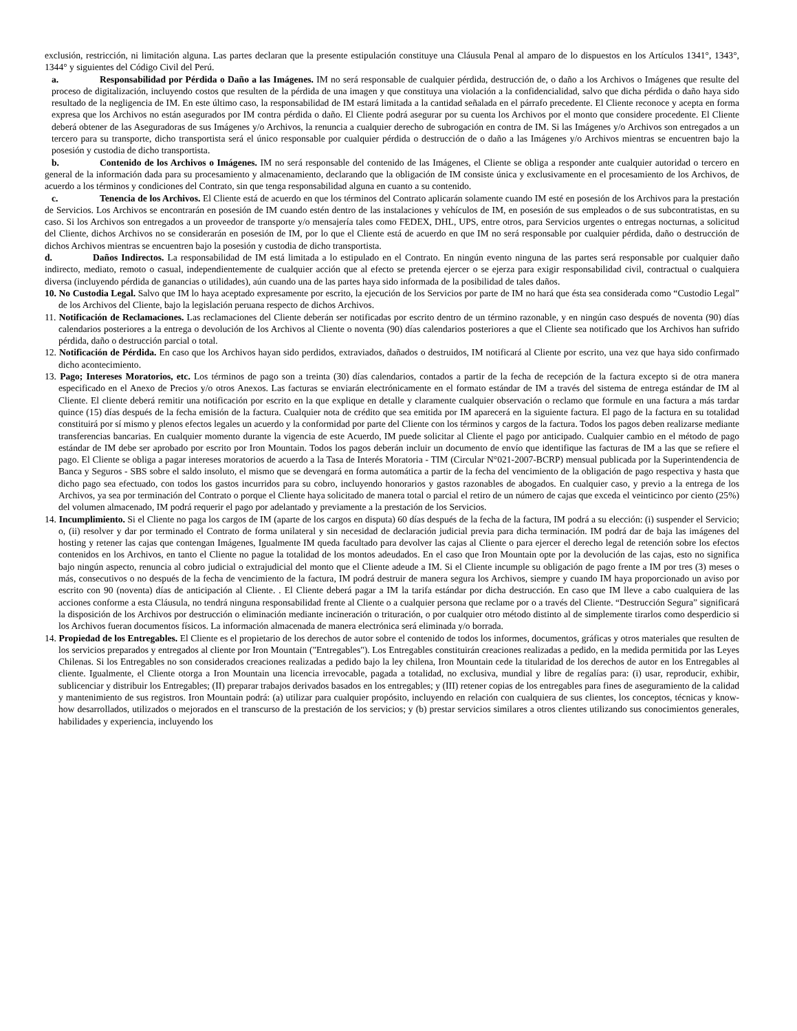exclusión, restricción, ni limitación alguna. Las partes declaran que la presente estipulación constituye una Cláusula Penal al amparo de lo dispuestos en los Artículos 1341°, 1343°, 1344° y siguientes del Código Civil del Perú.
a. Responsabilidad por Pérdida o Daño a las Imágenes. IM no será responsable de cualquier pérdida, destrucción de, o daño a los Archivos o Imágenes que resulte del proceso de digitalización, incluyendo costos que resulten de la pérdida de una imagen y que constituya una violación a la confidencialidad, salvo que dicha pérdida o daño haya sido resultado de la negligencia de IM. En este último caso, la responsabilidad de IM estará limitada a la cantidad señalada en el párrafo precedente. El Cliente reconoce y acepta en forma expresa que los Archivos no están asegurados por IM contra pérdida o daño. El Cliente podrá asegurar por su cuenta los Archivos por el monto que considere procedente. El Cliente deberá obtener de las Aseguradoras de sus Imágenes y/o Archivos, la renuncia a cualquier derecho de subrogación en contra de IM. Si las Imágenes y/o Archivos son entregados a un tercero para su transporte, dicho transportista será el único responsable por cualquier pérdida o destrucción de o daño a las Imágenes y/o Archivos mientras se encuentren bajo la posesión y custodia de dicho transportista.
b. Contenido de los Archivos o Imágenes. IM no será responsable del contenido de las Imágenes, el Cliente se obliga a responder ante cualquier autoridad o tercero en general de la información dada para su procesamiento y almacenamiento, declarando que la obligación de IM consiste única y exclusivamente en el procesamiento de los Archivos, de acuerdo a los términos y condiciones del Contrato, sin que tenga responsabilidad alguna en cuanto a su contenido.
c. Tenencia de los Archivos. El Cliente está de acuerdo en que los términos del Contrato aplicarán solamente cuando IM esté en posesión de los Archivos para la prestación de Servicios. Los Archivos se encontrarán en posesión de IM cuando estén dentro de las instalaciones y vehículos de IM, en posesión de sus empleados o de sus subcontratistas, en su caso. Si los Archivos son entregados a un proveedor de transporte y/o mensajería tales como FEDEX, DHL, UPS, entre otros, para Servicios urgentes o entregas nocturnas, a solicitud del Cliente, dichos Archivos no se considerarán en posesión de IM, por lo que el Cliente está de acuerdo en que IM no será responsable por cualquier pérdida, daño o destrucción de dichos Archivos mientras se encuentren bajo la posesión y custodia de dicho transportista.
d. Daños Indirectos. La responsabilidad de IM está limitada a lo estipulado en el Contrato. En ningún evento ninguna de las partes será responsable por cualquier daño indirecto, mediato, remoto o casual, independientemente de cualquier acción que al efecto se pretenda ejercer o se ejerza para exigir responsabilidad civil, contractual o cualquiera diversa (incluyendo pérdida de ganancias o utilidades), aún cuando una de las partes haya sido informada de la posibilidad de tales daños.
10. No Custodia Legal. Salvo que IM lo haya aceptado expresamente por escrito, la ejecución de los Servicios por parte de IM no hará que ésta sea considerada como “Custodio Legal” de los Archivos del Cliente, bajo la legislación peruana respecto de dichos Archivos.
11. Notificación de Reclamaciones. Las reclamaciones del Cliente deberán ser notificadas por escrito dentro de un término razonable, y en ningún caso después de noventa (90) días calendarios posteriores a la entrega o devolución de los Archivos al Cliente o noventa (90) días calendarios posteriores a que el Cliente sea notificado que los Archivos han sufrido pérdida, daño o destrucción parcial o total.
12. Notificación de Pérdida. En caso que los Archivos hayan sido perdidos, extraviados, dañados o destruidos, IM notificará al Cliente por escrito, una vez que haya sido confirmado dicho acontecimiento.
13. Pago; Intereses Moratorios, etc. Los términos de pago son a treinta (30) días calendarios, contados a partir de la fecha de recepción de la factura excepto si de otra manera especificado en el Anexo de Precios y/o otros Anexos. Las facturas se enviarán electrónicamente en el formato estándar de IM a través del sistema de entrega estándar de IM al Cliente. El cliente deberá remitir una notificación por escrito en la que explique en detalle y claramente cualquier observación o reclamo que formule en una factura a más tardar quince (15) días después de la fecha emisión de la factura. Cualquier nota de crédito que sea emitida por IM aparecerá en la siguiente factura. El pago de la factura en su totalidad constituirá por sí mismo y plenos efectos legales un acuerdo y la conformidad por parte del Cliente con los términos y cargos de la factura. Todos los pagos deben realizarse mediante transferencias bancarias. En cualquier momento durante la vigencia de este Acuerdo, IM puede solicitar al Cliente el pago por anticipado. Cualquier cambio en el método de pago estándar de IM debe ser aprobado por escrito por Iron Mountain. Todos los pagos deberán incluir un documento de envío que identifique las facturas de IM a las que se refiere el pago. El Cliente se obliga a pagar intereses moratorios de acuerdo a la Tasa de Interés Moratoria - TIM (Circular N°021-2007-BCRP) mensual publicada por la Superintendencia de Banca y Seguros - SBS sobre el saldo insoluto, el mismo que se devengará en forma automática a partir de la fecha del vencimiento de la obligación de pago respectiva y hasta que dicho pago sea efectuado, con todos los gastos incurridos para su cobro, incluyendo honorarios y gastos razonables de abogados. En cualquier caso, y previo a la entrega de los Archivos, ya sea por terminación del Contrato o porque el Cliente haya solicitado de manera total o parcial el retiro de un número de cajas que exceda el veinticinco por ciento (25%) del volumen almacenado, IM podrá requerir el pago por adelantado y previamente a la prestación de los Servicios.
14. Incumplimiento. Si el Cliente no paga los cargos de IM (aparte de los cargos en disputa) 60 días después de la fecha de la factura, IM podrá a su elección: (i) suspender el Servicio; o, (ii) resolver y dar por terminado el Contrato de forma unilateral y sin necesidad de declaración judicial previa para dicha terminación. IM podrá dar de baja las imágenes del hosting y retener las cajas que contengan Imágenes, Igualmente IM queda facultado para devolver las cajas al Cliente o para ejercer el derecho legal de retención sobre los efectos contenidos en los Archivos, en tanto el Cliente no pague la totalidad de los montos adeudados. En el caso que Iron Mountain opte por la devolución de las cajas, esto no significa bajo ningún aspecto, renuncia al cobro judicial o extrajudicial del monto que el Cliente adeude a IM. Si el Cliente incumple su obligación de pago frente a IM por tres (3) meses o más, consecutivos o no después de la fecha de vencimiento de la factura, IM podrá destruir de manera segura los Archivos, siempre y cuando IM haya proporcionado un aviso por escrito con 90 (noventa) días de anticipación al Cliente. . El Cliente deberá pagar a IM la tarifa estándar por dicha destrucción. En caso que IM lleve a cabo cualquiera de las acciones conforme a esta Cláusula, no tendrá ninguna responsabilidad frente al Cliente o a cualquier persona que reclame por o a través del Cliente. “Destrucción Segura” significará la disposición de los Archivos por destrucción o eliminación mediante incineración o trituración, o por cualquier otro método distinto al de simplemente tirarlos como desperdicio si los Archivos fueran documentos físicos. La información almacenada de manera electrónica será eliminada y/o borrada.
14. Propiedad de los Entregables. El Cliente es el propietario de los derechos de autor sobre el contenido de todos los informes, documentos, gráficas y otros materiales que resulten de los servicios preparados y entregados al cliente por Iron Mountain ("Entregables"). Los Entregables constituirán creaciones realizadas a pedido, en la medida permitida por las Leyes Chilenas. Si los Entregables no son considerados creaciones realizadas a pedido bajo la ley chilena, Iron Mountain cede la titularidad de los derechos de autor en los Entregables al cliente. Igualmente, el Cliente otorga a Iron Mountain una licencia irrevocable, pagada a totalidad, no exclusiva, mundial y libre de regalías para: (i) usar, reproducir, exhibir, sublicenciar y distribuir los Entregables; (II) preparar trabajos derivados basados en los entregables; y (III) retener copias de los entregables para fines de aseguramiento de la calidad y mantenimiento de sus registros. Iron Mountain podrá: (a) utilizar para cualquier propósito, incluyendo en relación con cualquiera de sus clientes, los conceptos, técnicas y know-how desarrollados, utilizados o mejorados en el transcurso de la prestación de los servicios; y (b) prestar servicios similares a otros clientes utilizando sus conocimientos generales, habilidades y experiencia, incluyendo los